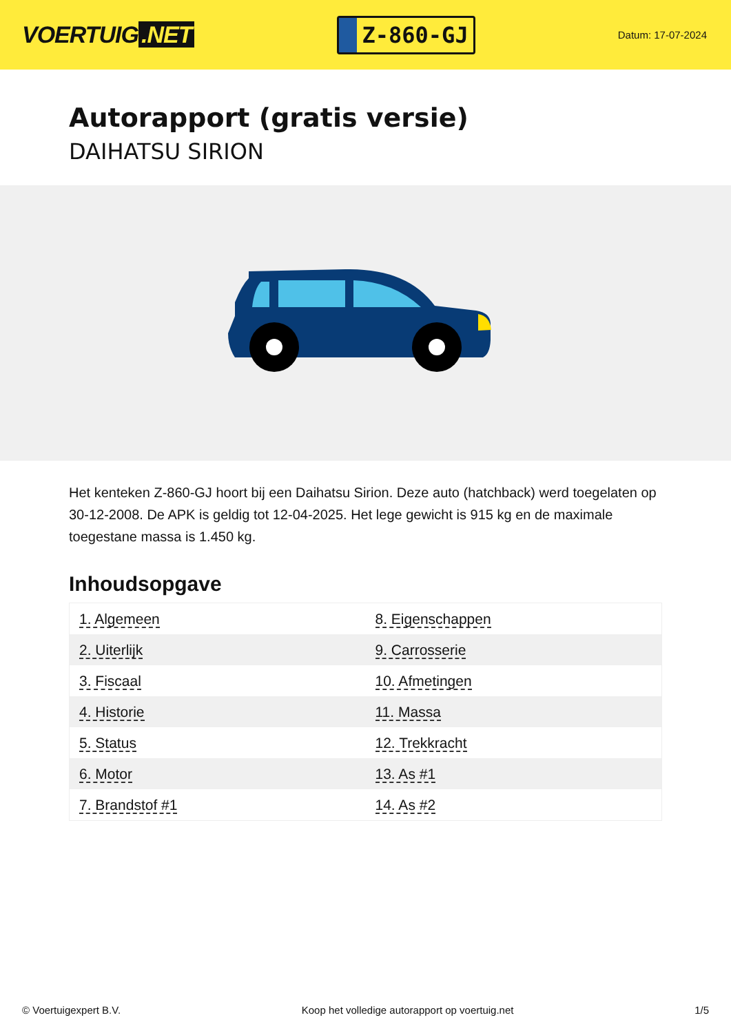VOERTUIG.NET
Z-860-GJ
Datum: 17-07-2024
Autorapport (gratis versie)
DAIHATSU SIRION
Het kenteken Z-860-GJ hoort bij een Daihatsu Sirion. Deze auto (hatchback) werd toegelaten op 30-12-2008. De APK is geldig tot 12-04-2025. Het lege gewicht is 915 kg en de maximale toegestane massa is 1.450 kg.
Inhoudsopgave
| 1. Algemeen | 8. Eigenschappen |
| 2. Uiterlijk | 9. Carrosserie |
| 3. Fiscaal | 10. Afmetingen |
| 4. Historie | 11. Massa |
| 5. Status | 12. Trekkracht |
| 6. Motor | 13. As #1 |
| 7. Brandstof #1 | 14. As #2 |
© Voertuigexpert B.V. Koop het volledige autorapport op voertuig.net
1/5